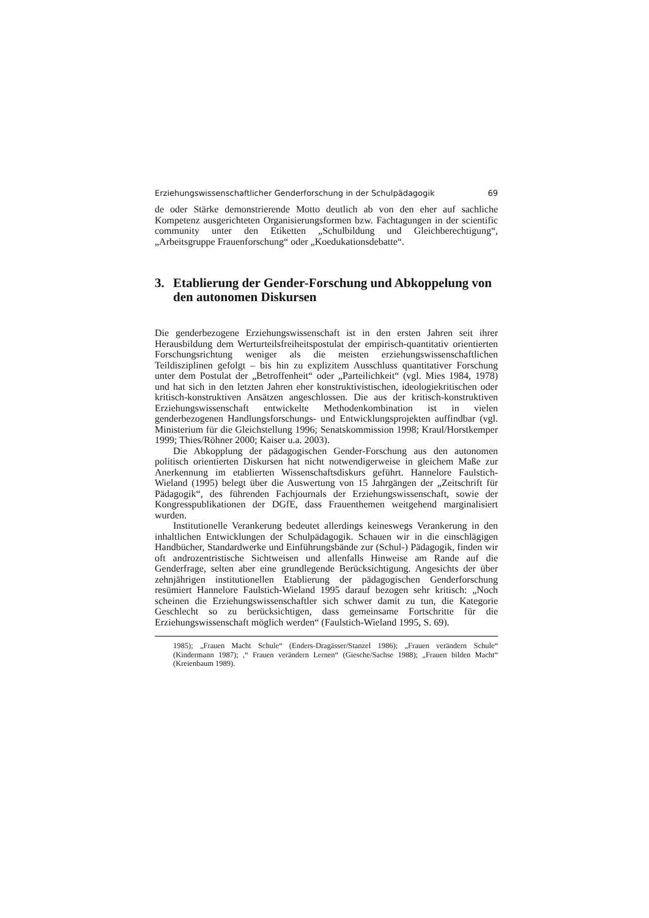Erziehungswissenschaftlicher Genderforschung in der Schulpädagogik 69
de oder Stärke demonstrierende Motto deutlich ab von den eher auf sachliche Kompetenz ausgerichteten Organisierungsformen bzw. Fachtagungen in der scientific community unter den Etiketten „Schulbildung und Gleichberechtigung“, „Arbeitsgruppe Frauenforschung“ oder „Koedukationsdebatte“.
3. Etablierung der Gender-Forschung und Abkoppelung von den autonomen Diskursen
Die genderbezogene Erziehungswissenschaft ist in den ersten Jahren seit ihrer Herausbildung dem Werturteilsfreiheitspostulat der empirisch-quantitativ orientierten Forschungsrichtung weniger als die meisten erziehungswissenschaftlichen Teildisziplinen gefolgt – bis hin zu explizitem Ausschluss quantitativer Forschung unter dem Postulat der „Betroffenheit“ oder „Parteilichkeit“ (vgl. Mies 1984, 1978) und hat sich in den letzten Jahren eher konstruktivistischen, ideologiekritischen oder kritisch-konstruktiven Ansätzen angeschlossen. Die aus der kritisch-konstruktiven Erziehungswissenschaft entwickelte Methodenkombination ist in vielen genderbezogenen Handlungsforschungs- und Entwicklungsprojekten auffindbar (vgl. Ministerium für die Gleichstellung 1996; Senatskommission 1998; Kraul/Horstkemper 1999; Thies/Röhner 2000; Kaiser u.a. 2003).
Die Abkopplung der pädagogischen Gender-Forschung aus den autonomen politisch orientierten Diskursen hat nicht notwendigerweise in gleichem Maße zur Anerkennung im etablierten Wissenschaftsdiskurs geführt. Hannelore Faulstich-Wieland (1995) belegt über die Auswertung von 15 Jahrgängen der „Zeitschrift für Pädagogik“, des führenden Fachjournals der Erziehungswissenschaft, sowie der Kongresspublikationen der DGfE, dass Frauenthemen weitgehend marginalisiert wurden.
Institutionelle Verankerung bedeutet allerdings keineswegs Verankerung in den inhaltlichen Entwicklungen der Schulpädagogik. Schauen wir in die einschlägigen Handbücher, Standardwerke und Einführungsbände zur (Schul-) Pädagogik, finden wir oft androzentristische Sichtweisen und allenfalls Hinweise am Rande auf die Genderfrage, selten aber eine grundlegende Berücksichtigung. Angesichts der über zehnjährigen institutionellen Etablierung der pädagogischen Genderforschung resümiert Hannelore Faulstich-Wieland 1995 darauf bezogen sehr kritisch: „Noch scheinen die Erziehungswissenschaftler sich schwer damit zu tun, die Kategorie Geschlecht so zu berücksichtigen, dass gemeinsame Fortschritte für die Erziehungswissenschaft möglich werden“ (Faulstich-Wieland 1995, S. 69).
1985); „Frauen Macht Schule“ (Enders-Dragässer/Stanzel 1986); „Frauen verändern Schule“ (Kindermann 1987); ,“ Frauen verändern Lernen“ (Giesche/Sachse 1988); „Frauen bilden Macht“ (Kreienbaum 1989).